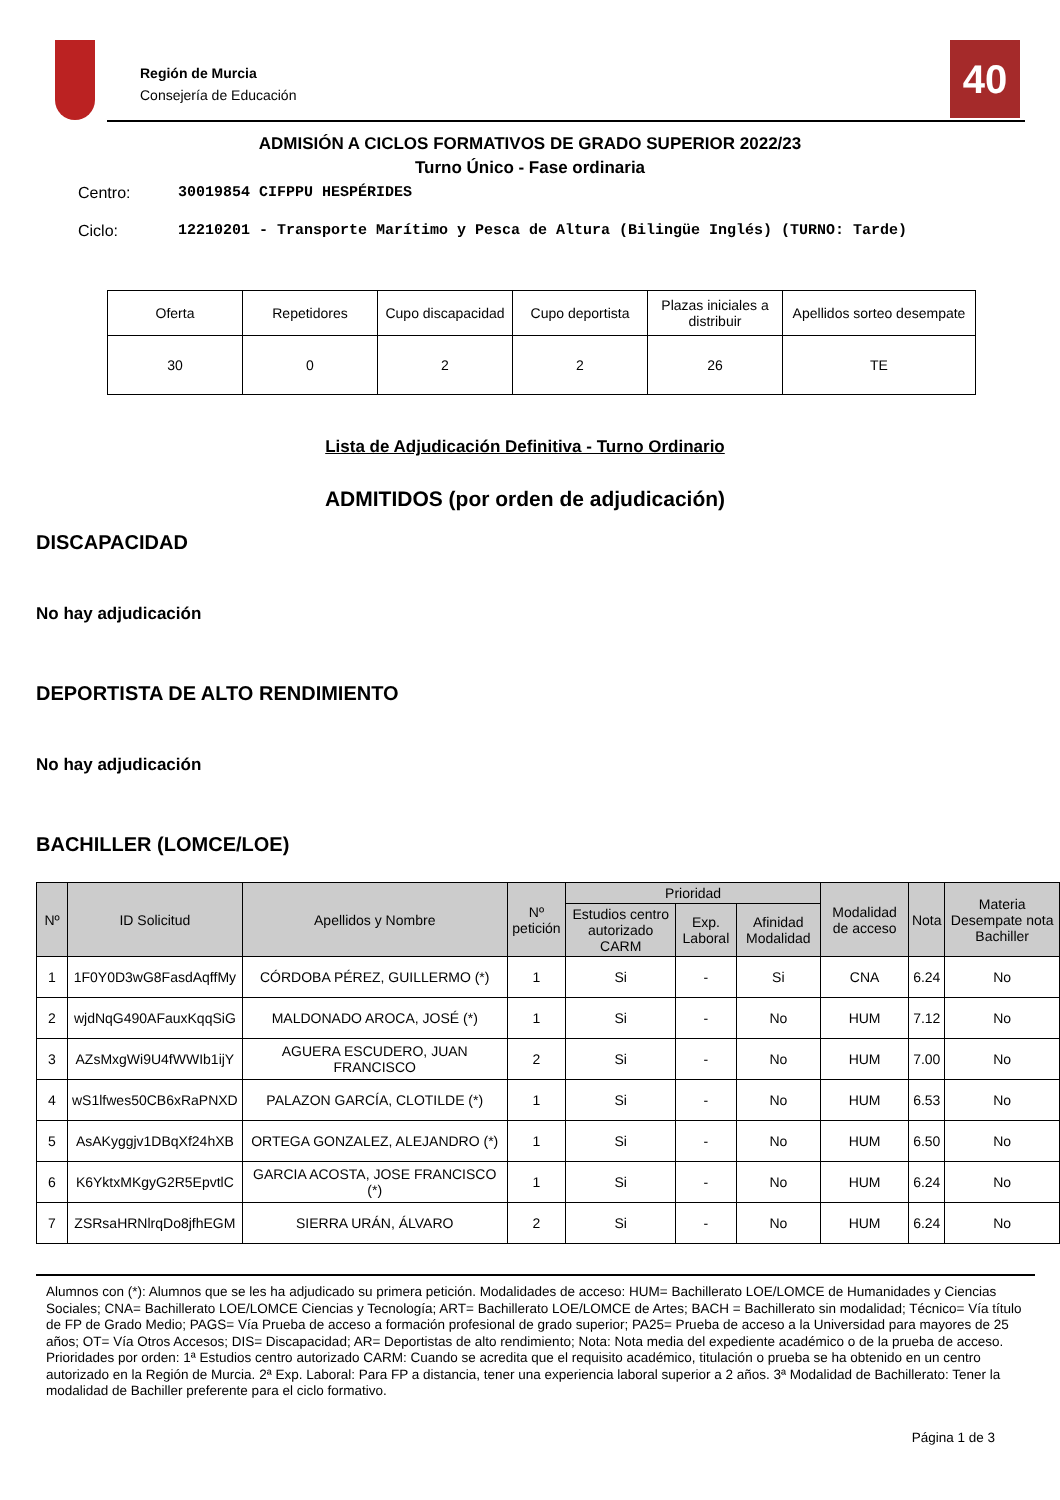Región de Murcia
Consejería de Educación
40
ADMISIÓN A CICLOS FORMATIVOS DE GRADO SUPERIOR 2022/23
Turno Único - Fase ordinaria
Centro: 30019854 CIFPPU HESPÉRIDES
Ciclo: 12210201 - Transporte Marítimo y Pesca de Altura (Bilingüe Inglés) (TURNO: Tarde)
| Oferta | Repetidores | Cupo discapacidad | Cupo deportista | Plazas iniciales a distribuir | Apellidos sorteo desempate |
| 30 | 0 | 2 | 2 | 26 | TE |
Lista de Adjudicación Definitiva - Turno Ordinario
ADMITIDOS (por orden de adjudicación)
DISCAPACIDAD
No hay adjudicación
DEPORTISTA DE ALTO RENDIMIENTO
No hay adjudicación
BACHILLER (LOMCE/LOE)
| Nº | ID Solicitud | Apellidos y Nombre | Nº petición | Prioridad | | | Modalidad de acceso | Nota | Materia Desempate nota Bachiller |
| --- | --- | --- | --- | --- | --- | --- | --- | --- | --- |
| | | | | Estudios centro autorizado CARM | Exp. Laboral | Afinidad Modalidad | | | |
| 1 | 1F0Y0D3wG8FasdAqffMy | CÓRDOBA PÉREZ, GUILLERMO (*) | 1 | Si | - | Si | CNA | 6.24 | No |
| 2 | wjdNqG490AFauxKqqSiG | MALDONADO AROCA, JOSÉ (*) | 1 | Si | - | No | HUM | 7.12 | No |
| 3 | AZsMxgWi9U4fWWIb1ijY | AGUERA ESCUDERO, JUAN FRANCISCO | 2 | Si | - | No | HUM | 7.00 | No |
| 4 | wS1lfwes50CB6xRaPNXD | PALAZON GARCÍA, CLOTILDE (*) | 1 | Si | - | No | HUM | 6.53 | No |
| 5 | AsAKyggjv1DBqXf24hXB | ORTEGA GONZALEZ, ALEJANDRO (*) | 1 | Si | - | No | HUM | 6.50 | No |
| 6 | K6YktxMKgyG2R5EpvtlC | GARCIA ACOSTA, JOSE FRANCISCO (*) | 1 | Si | - | No | HUM | 6.24 | No |
| 7 | ZSRsaHRNlrqDo8jfhEGM | SIERRA URÁN, ÁLVARO | 2 | Si | - | No | HUM | 6.24 | No |
Alumnos con (*): Alumnos que se les ha adjudicado su primera petición. Modalidades de acceso: HUM= Bachillerato LOE/LOMCE de Humanidades y Ciencias Sociales; CNA= Bachillerato LOE/LOMCE Ciencias y Tecnología; ART= Bachillerato LOE/LOMCE de Artes; BACH = Bachillerato sin modalidad; Técnico= Vía título de FP de Grado Medio; PAGS= Vía Prueba de acceso a formación profesional de grado superior; PA25= Prueba de acceso a la Universidad para mayores de 25 años; OT= Vía Otros Accesos; DIS= Discapacidad; AR= Deportistas de alto rendimiento; Nota: Nota media del expediente académico o de la prueba de acceso. Prioridades por orden: 1ª Estudios centro autorizado CARM: Cuando se acredita que el requisito académico, titulación o prueba se ha obtenido en un centro autorizado en la Región de Murcia. 2ª Exp. Laboral: Para FP a distancia, tener una experiencia laboral superior a 2 años. 3ª Modalidad de Bachillerato: Tener la modalidad de Bachiller preferente para el ciclo formativo.
Página 1 de 3